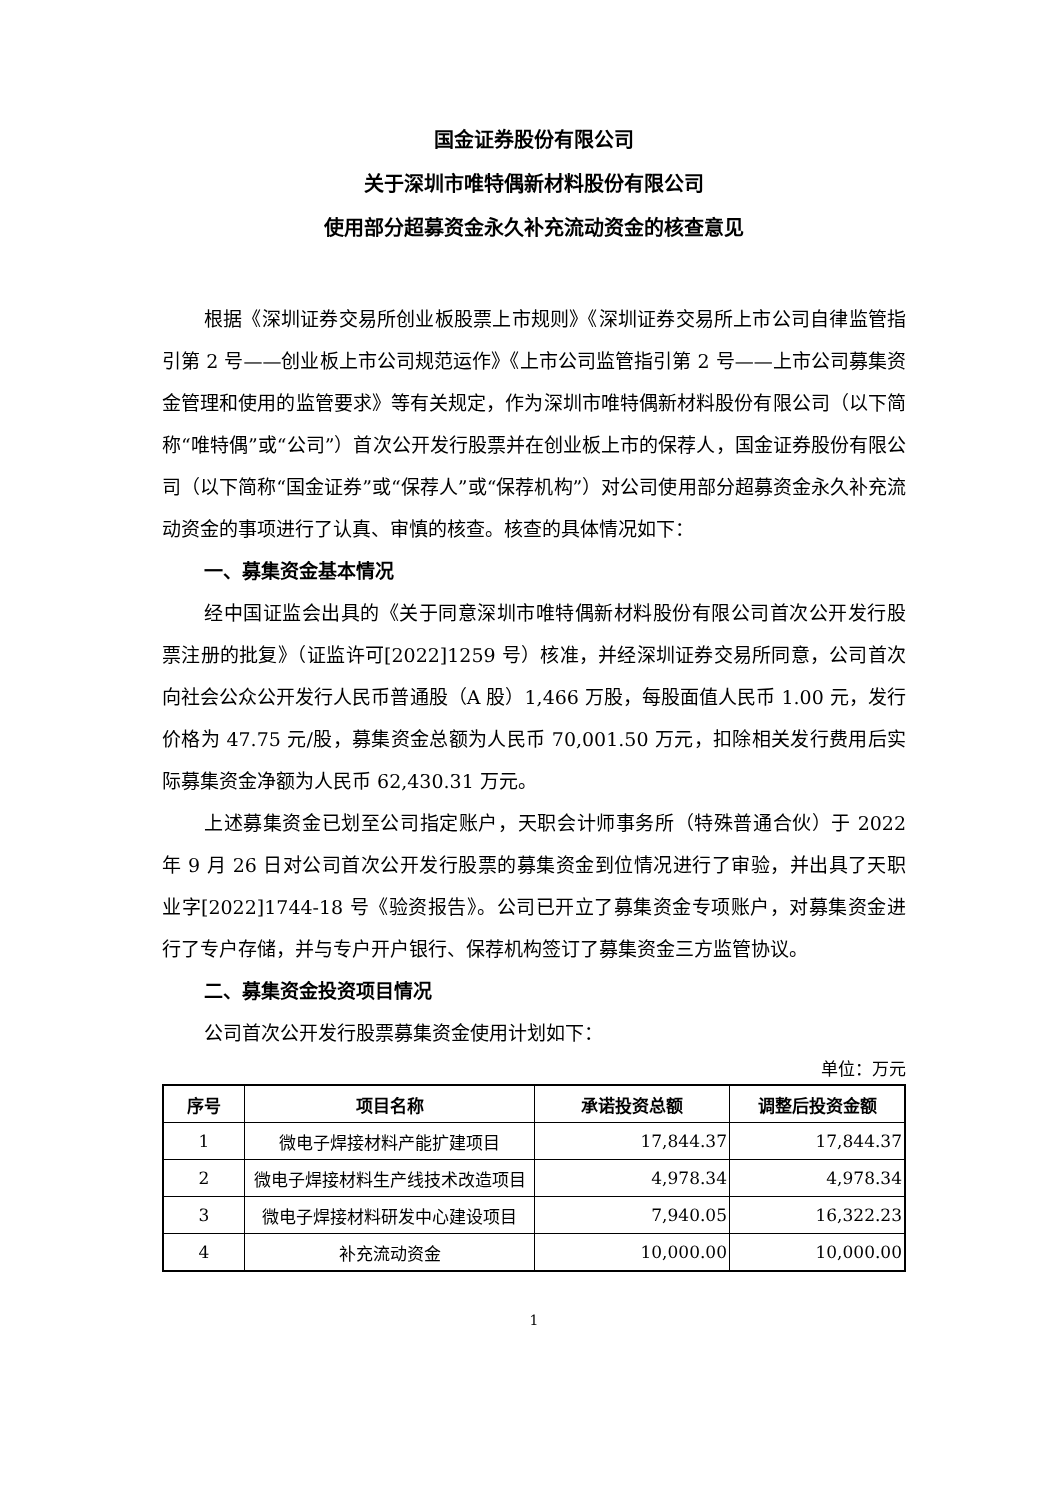国金证券股份有限公司
关于深圳市唯特偶新材料股份有限公司
使用部分超募资金永久补充流动资金的核查意见
根据《深圳证券交易所创业板股票上市规则》《深圳证券交易所上市公司自律监管指引第 2 号——创业板上市公司规范运作》《上市公司监管指引第 2 号——上市公司募集资金管理和使用的监管要求》等有关规定，作为深圳市唯特偶新材料股份有限公司（以下简称“唯特偶”或“公司”）首次公开发行股票并在创业板上市的保荐人，国金证券股份有限公司（以下简称“国金证券”或“保荐人”或“保荐机构”）对公司使用部分超募资金永久补充流动资金的事项进行了认真、审慎的核查。核查的具体情况如下：
一、募集资金基本情况
经中国证监会出具的《关于同意深圳市唯特偶新材料股份有限公司首次公开发行股票注册的批复》（证监许可[2022]1259 号）核准，并经深圳证券交易所同意，公司首次向社会公众公开发行人民币普通股（A 股）1,466 万股，每股面值人民币 1.00 元，发行价格为 47.75 元/股，募集资金总额为人民币 70,001.50 万元，扣除相关发行费用后实际募集资金净额为人民币 62,430.31 万元。
上述募集资金已划至公司指定账户，天职会计师事务所（特殊普通合伙）于 2022 年 9 月 26 日对公司首次公开发行股票的募集资金到位情况进行了审验，并出具了天职业字[2022]1744-18 号《验资报告》。公司已开立了募集资金专项账户，对募集资金进行了专户存储，并与专户开户银行、保荐机构签订了募集资金三方监管协议。
二、募集资金投资项目情况
公司首次公开发行股票募集资金使用计划如下：
单位：万元
| 序号 | 项目名称 | 承诺投资总额 | 调整后投资金额 |
| --- | --- | --- | --- |
| 1 | 微电子焊接材料产能扩建项目 | 17,844.37 | 17,844.37 |
| 2 | 微电子焊接材料生产线技术改造项目 | 4,978.34 | 4,978.34 |
| 3 | 微电子焊接材料研发中心建设项目 | 7,940.05 | 16,322.23 |
| 4 | 补充流动资金 | 10,000.00 | 10,000.00 |
1